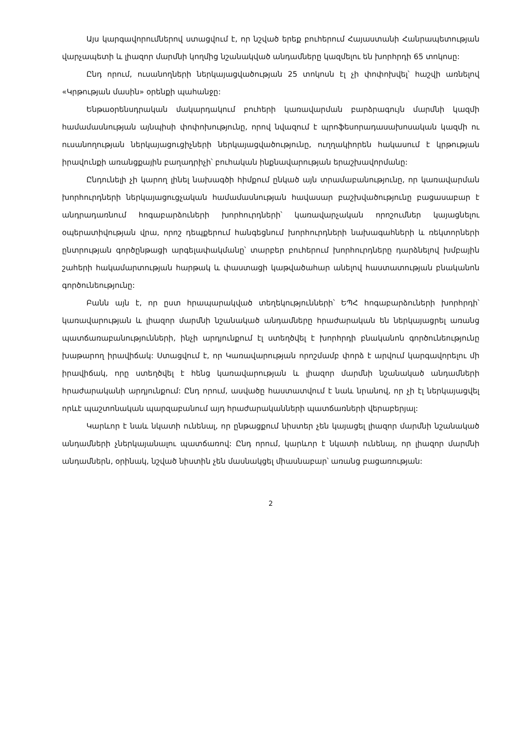Այս կարգավորումներով ստացվում է, որ նշված երեք բուհերում Հայաստանի Հանրապետության վարչապետի և լիազոր մարմնի կողմից նշանակված անդամները կազմելու են խորհրդի 65 տոկոսը:
Ընդ որում, ուսանողների ներկայացվածության 25 տոկոսն էլ չի փոփոխվել՝ հաշվի առնելով «Կրթության մասին» օրենքի պահանջը:
Ենթաօրենսդրական մակարդակում բուհերի կառավարման բարձրագույն մարմնի կազմի համամասնության այնպիսի փոփոխությունը, որով նվազում է պրոֆեսորադասախոսական կազմի ու ուսանողության ներկայացուցիչների ներկայացվածությունը, ուղղակիորեն հակասում է կրթության իրավունքի առանցքային բաղադրիչի՝ բուհական ինքնավարության երաշխավորմանը:
Ընդունելի չի կարող լինել նախագծի հիմքում ընկած այն տրամաբանությունը, որ կառավարման խորհուրդների ներկայացուցչական համամասնության հավասար բաշխվածությունը բացասաբար է անդրադառնում հոգաբարձուների խորհուրդների՝ կառավարչական որոշումներ կայացնելու օպերատիվության վրա, որոշ դեպքերում հանգեցնում խորհուրդների նախագահների և ռեկտորների ընտրության գործընթացի արգելափակմանը՝ տարբեր բուհերում խորհուրդները դարձնելով խմբային շահերի հակամարտության հարթակ և փաստացի կաթվածահար անելով հաստատության բնականոն գործունեությունը:
Բանն այն է, որ ըստ հրապարակված տեղեկությունների՝ ԵՊՀ հոգաբարձուների խորհրդի՝ կառավարության և լիազոր մարմնի նշանակած անդամները հրաժարական են ներկայացրել առանց պատճառաբանությունների, ինչի արդյունքում էլ ստեղծվել է խորհրդի բնականոն գործունեությունը խաթարող իրավիճակ: Ստացվում է, որ Կառավարության որոշմամբ փորձ է արվում կարգավորելու մի իրավիճակ, որը ստեղծվել է հենց կառավարության և լիազոր մարմնի նշանակած անդամների հրաժարականի արդյունքում: Ընդ որում, ասվածը հաստատվում է նաև նրանով, որ չի էլ ներկայացվել որևէ պաշտոնական պարզաբանում այդ հրաժարականների պատճառների վերաբերյալ:
Կարևոր է նաև նկատի ունենալ, որ ընթացքում նիստեր չեն կայացել լիազոր մարմնի նշանակած անդամների չներկայանալու պատճառով: Ընդ որում, կարևոր է նկատի ունենալ, որ լիազոր մարմնի անդամներն, օրինակ, նշված նիստին չեն մասնակցել միասնաբար՝ առանց բացառության:
2